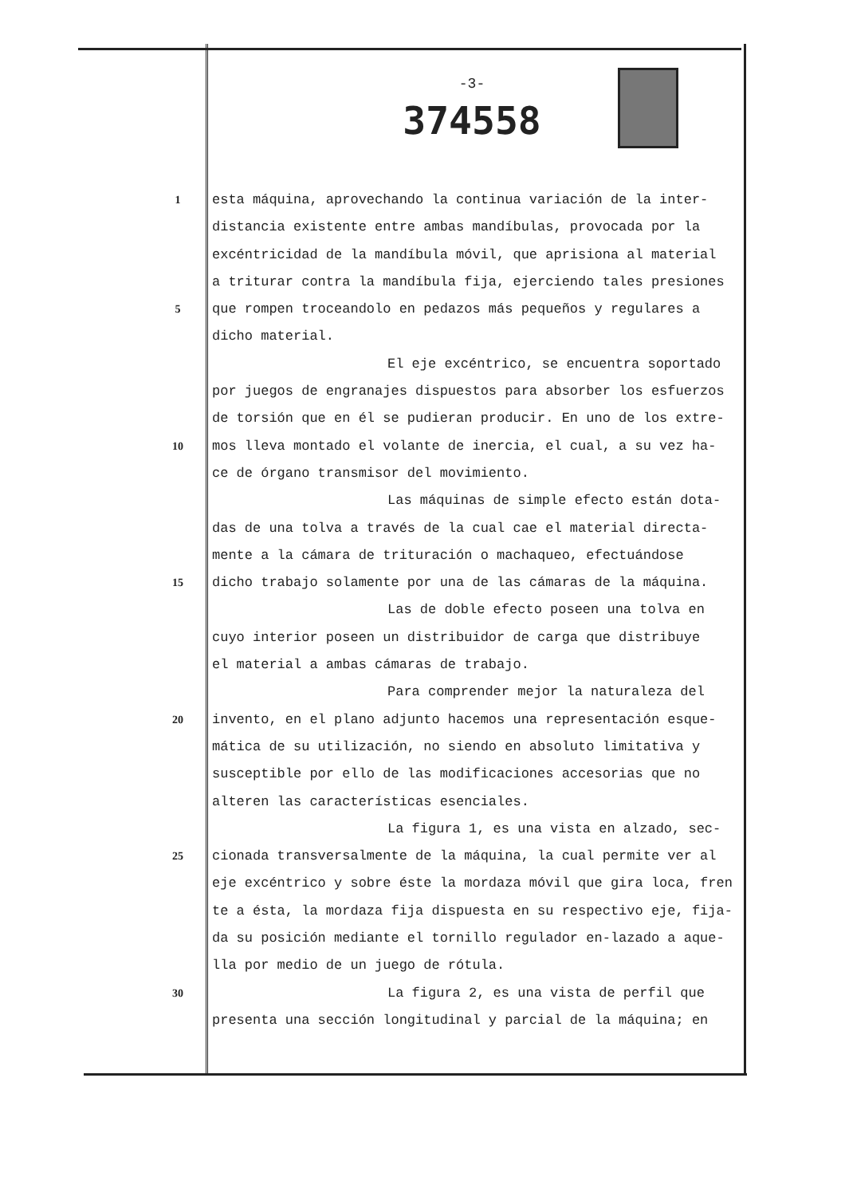-3-
374558
1 esta máquina, aprovechando la continua variación de la inter-
distancia existente entre ambas mandíbulas, provocada por la
excéntricidad de la mandíbula móvil, que aprisiona al material
a triturar contra la mandíbula fija, ejerciendo tales presiones
5 que rompen troceandolo en pedazos más pequeños y regulares a
dicho material.
El eje excéntrico, se encuentra soportado
por juegos de engranajes dispuestos para absorber los esfuerzos
de torsión que en él se pudieran producir. En uno de los extre-
10 mos lleva montado el volante de inercia, el cual, a su vez ha-
ce de órgano transmisor del movimiento.
Las máquinas de simple efecto están dota-
das de una tolva a través de la cual cae el material directa-
mente a la cámara de trituración o machaqueo, efectuándose
15 dicho trabajo solamente por una de las cámaras de la máquina.
Las de doble efecto poseen una tolva en
cuyo interior poseen un distribuidor de carga que distribuye
el material a ambas cámaras de trabajo.
Para comprender mejor la naturaleza del
20 invento, en el plano adjunto hacemos una representación esque-
mática de su utilización, no siendo en absoluto limitativa y
susceptible por ello de las modificaciones accesorias que no
alteren las características esenciales.
La figura 1, es una vista en alzado, sec-
25 cionada transversalmente de la máquina, la cual permite ver al
eje excéntrico y sobre éste la mordaza móvil que gira loca, fren
te a ésta, la mordaza fija dispuesta en su respectivo eje, fija-
da su posición mediante el tornillo regulador en-lazado a aque-
lla por medio de un juego de rótula.
30 La figura 2, es una vista de perfil que
presenta una sección longitudinal y parcial de la máquina; en